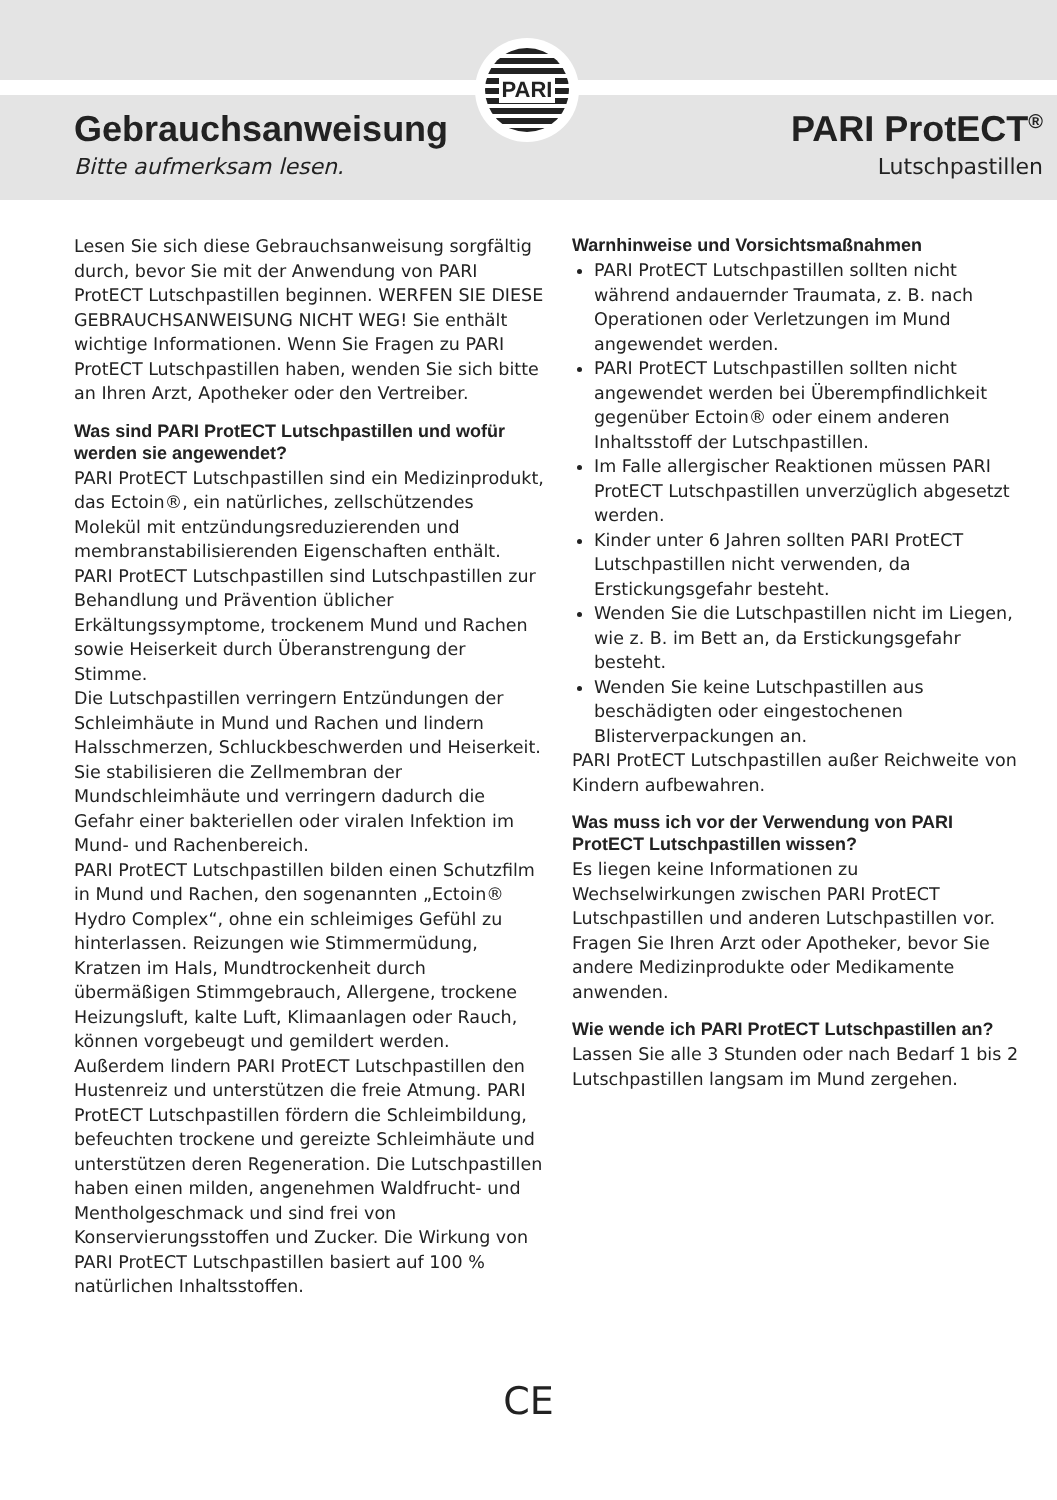PARI
Gebrauchsanweisung
Bitte aufmerksam lesen.
PARI ProtECT<sup>®</sup>
Lutschpastillen
Lesen Sie sich diese Gebrauchsanweisung sorgfältig durch, bevor Sie mit der Anwendung von PARI ProtECT Lutschpastillen beginnen. WERFEN SIE DIESE GEBRAUCHSANWEISUNG NICHT WEG! Sie enthält wichtige Informationen. Wenn Sie Fragen zu PARI ProtECT Lutschpastillen haben, wenden Sie sich bitte an Ihren Arzt, Apotheker oder den Vertreiber.
Was sind PARI ProtECT Lutschpastillen und wofür werden sie angewendet?
PARI ProtECT Lutschpastillen sind ein Medizinprodukt, das Ectoin®, ein natürliches, zellschützendes Molekül mit entzündungsreduzierenden und membranstabilisierenden Eigenschaften enthält. PARI ProtECT Lutschpastillen sind Lutschpastillen zur Behandlung und Prävention üblicher Erkältungssymptome, trockenem Mund und Rachen sowie Heiserkeit durch Überanstrengung der Stimme.
Die Lutschpastillen verringern Entzündungen der Schleimhäute in Mund und Rachen und lindern Halsschmerzen, Schluckbeschwerden und Heiserkeit. Sie stabilisieren die Zellmembran der Mundschleimhäute und verringern dadurch die Gefahr einer bakteriellen oder viralen Infektion im Mund- und Rachenbereich.
PARI ProtECT Lutschpastillen bilden einen Schutzfilm in Mund und Rachen, den sogenannten „Ectoin® Hydro Complex“, ohne ein schleimiges Gefühl zu hinterlassen. Reizungen wie Stimmermüdung, Kratzen im Hals, Mundtrockenheit durch übermäßigen Stimmgebrauch, Allergene, trockene Heizungsluft, kalte Luft, Klimaanlagen oder Rauch, können vorgebeugt und gemildert werden. Außerdem lindern PARI ProtECT Lutschpastillen den Hustenreiz und unterstützen die freie Atmung. PARI ProtECT Lutschpastillen fördern die Schleimbildung, befeuchten trockene und gereizte Schleimhäute und unterstützen deren Regeneration. Die Lutschpastillen haben einen milden, angenehmen Waldfrucht- und Mentholgeschmack und sind frei von Konservierungsstoffen und Zucker. Die Wirkung von PARI ProtECT Lutschpastillen basiert auf 100 % natürlichen Inhaltsstoffen.
Warnhinweise und Vorsichtsmaßnahmen
PARI ProtECT Lutschpastillen sollten nicht während andauernder Traumata, z. B. nach Operationen oder Verletzungen im Mund angewendet werden.
PARI ProtECT Lutschpastillen sollten nicht angewendet werden bei Überempfindlichkeit gegenüber Ectoin® oder einem anderen Inhaltsstoff der Lutschpastillen.
Im Falle allergischer Reaktionen müssen PARI ProtECT Lutschpastillen unverzüglich abgesetzt werden.
Kinder unter 6 Jahren sollten PARI ProtECT Lutschpastillen nicht verwenden, da Erstickungsgefahr besteht.
Wenden Sie die Lutschpastillen nicht im Liegen, wie z. B. im Bett an, da Erstickungsgefahr besteht.
Wenden Sie keine Lutschpastillen aus beschädigten oder eingestochenen Blisterverpackungen an.
PARI ProtECT Lutschpastillen außer Reichweite von Kindern aufbewahren.
Was muss ich vor der Verwendung von PARI ProtECT Lutschpastillen wissen?
Es liegen keine Informationen zu Wechselwirkungen zwischen PARI ProtECT Lutschpastillen und anderen Lutschpastillen vor. Fragen Sie Ihren Arzt oder Apotheker, bevor Sie andere Medizinprodukte oder Medikamente anwenden.
Wie wende ich PARI ProtECT Lutschpastillen an?
Lassen Sie alle 3 Stunden oder nach Bedarf 1 bis 2 Lutschpastillen langsam im Mund zergehen.
CE